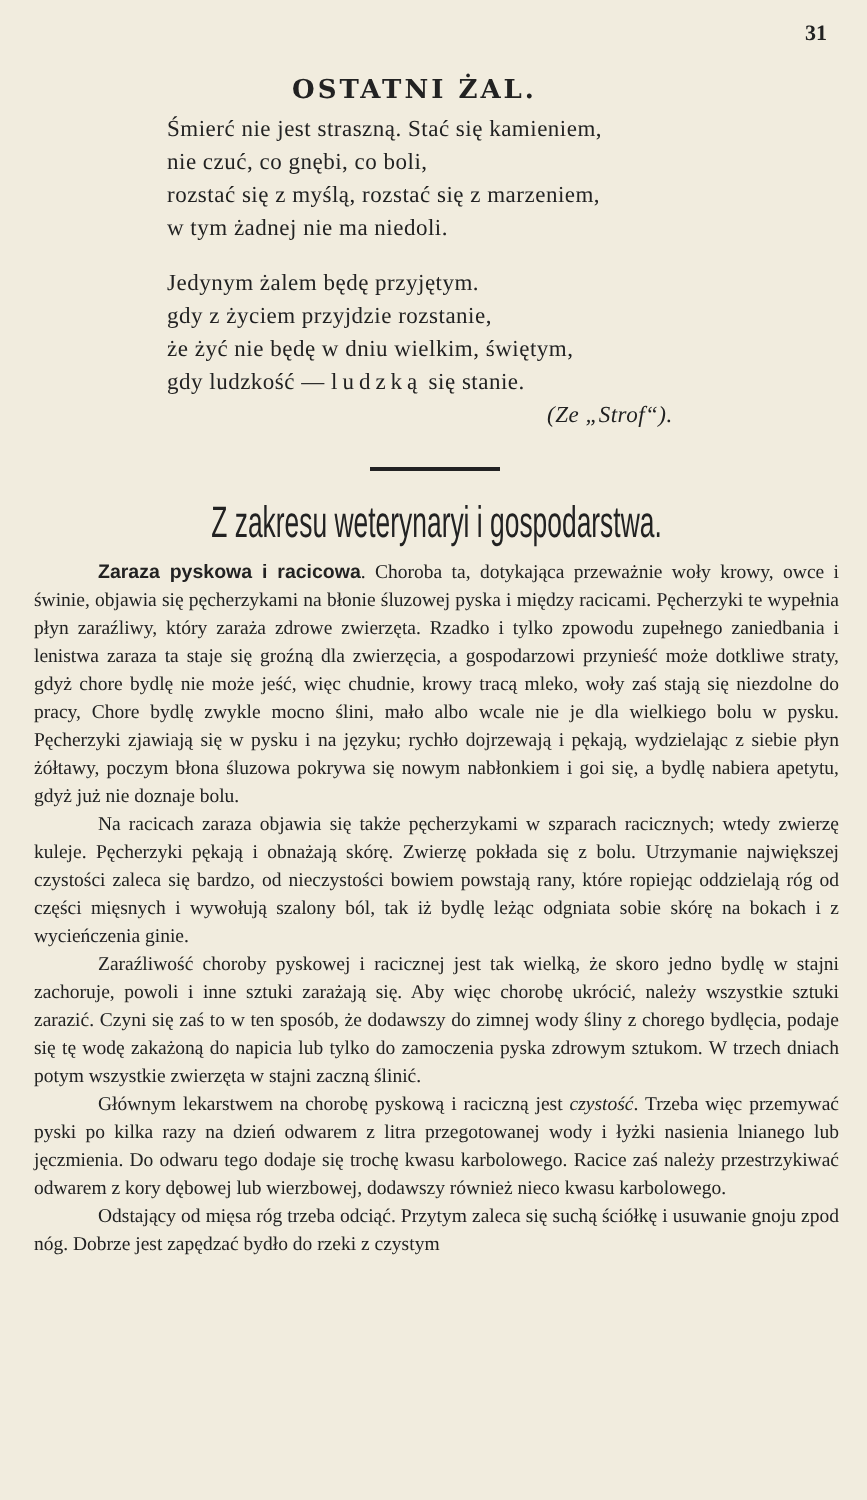31
OSTATNI ŻAL.
Śmierć nie jest straszną. Stać się kamieniem,
nie czuć, co gnębi, co boli,
rozstać się z myślą, rozstać się z marzeniem,
w tym żadnej nie ma niedoli.
Jedynym żalem będę przyjętym.
gdy z życiem przyjdzie rozstanie,
że żyć nie będę w dniu wielkim, świętym,
gdy ludzkość — ludzką się stanie.
(Ze „Strof“).
Z zakresu weterynaryi i gospodarstwa.
Zaraza pyskowa i racicowa. Choroba ta, dotykająca przeważnie woły krowy, owce i świnie, objawia się pęcherzykami na błonie śluzowej pyska i między racicami. Pęcherzyki te wypełnia płyn zaraźliwy, który zaraża zdrowe zwierzęta. Rzadko i tylko zpowodu zupełnego zaniedbania i lenistwa zaraza ta staje się groźną dla zwierzęcia, a gospodarzowi przynieść może dotkliwe straty, gdyż chore bydlę nie może jeść, więc chudnie, krowy tracą mleko, woły zaś stają się niezdolne do pracy, Chore bydlę zwykle mocno ślini, mało albo wcale nie je dla wielkiego bolu w pysku. Pęcherzyki zjawiają się w pysku i na języku; rychło dojrzewają i pękają, wydzielając z siebie płyn żółtawy, poczym błona śluzowa pokrywa się nowym nabłonkiem i goi się, a bydlę nabiera apetytu, gdyż już nie doznaje bolu.
Na racicach zaraza objawia się także pęcherzykami w szparach racicznych; wtedy zwierzę kuleje. Pęcherzyki pękają i obnażają skórę. Zwierzę pokłada się z bolu. Utrzymanie największej czystości zaleca się bardzo, od nieczystości bowiem powstają rany, które ropiejąc oddzielają róg od części mięsnych i wywołują szalony ból, tak iż bydlę leżąc odgniata sobie skórę na bokach i z wycieńczenia ginie.
Zaraźliwość choroby pyskowej i racicznej jest tak wielką, że skoro jedno bydlę w stajni zachoruje, powoli i inne sztuki zarażają się. Aby więc chorobę ukrócić, należy wszystkie sztuki zarazić. Czyni się zaś to w ten sposób, że dodawszy do zimnej wody śliny z chorego bydlęcia, podaje się tę wodę zakażoną do napicia lub tylko do zamoczenia pyska zdrowym sztukom. W trzech dniach potym wszystkie zwierzęta w stajni zaczną ślinić.
Głównym lekarstwem na chorobę pyskową i raciczną jest czystość. Trzeba więc przemywać pyski po kilka razy na dzień odwarem z litra przegotowanej wody i łyżki nasienia lnianego lub jęczmienia. Do odwaru tego dodaje się trochę kwasu karbolowego. Racice zaś należy przestrzykiwać odwarem z kory dębowej lub wierzbowej, dodawszy również nieco kwasu karbolowego.
Odstający od mięsa róg trzeba odciąć. Przytym zaleca się suchą ściółkę i usuwanie gnoju zpod nóg. Dobrze jest zapędzać bydło do rzeki z czystym